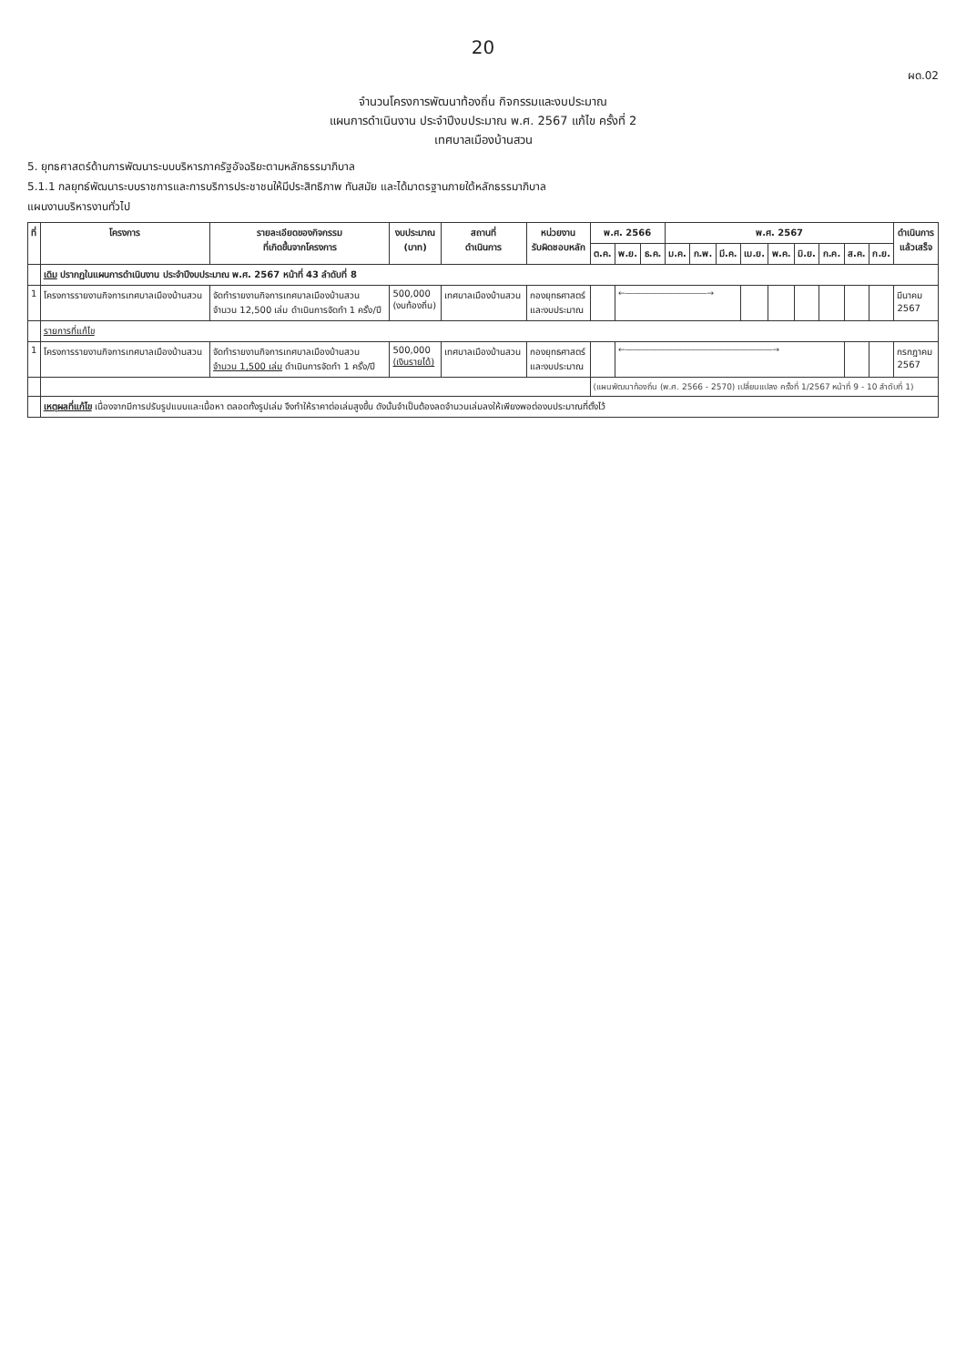20
ผด.02
จำนวนโครงการพัฒนาท้องถิ่น กิจกรรมและงบประมาณ
แผนการดำเนินงาน ประจำปีงบประมาณ พ.ศ. 2567 แก้ไข ครั้งที่ 2
เทศบาลเมืองบ้านสวน
5. ยุทธศาสตร์ด้านการพัฒนาระบบบริหารภาครัฐอัจฉริยะตามหลักธรรมาภิบาล
5.1.1 กลยุทธ์พัฒนาระบบราชการและการบริการประชาชนให้มีประสิทธิภาพ ทันสมัย และได้มาตรฐานภายใต้หลักธรรมาภิบาล
แผนงานบริหารงานทั่วไป
| ที่ | โครงการ | รายละเอียดของกิจกรรม ที่เกิดขึ้นจากโครงการ | งบประมาณ (บาท) | สถานที่ ดำเนินการ | หน่วยงาน รับผิดชอบหลัก | พ.ศ. 2566 | | | พ.ศ. 2567 | | | | | | | | | ดำเนินการ แล้วเสร็จ |
| --- | --- | --- | --- | --- | --- | --- | --- | --- | --- | --- | --- | --- | --- | --- | --- | --- | --- | --- |
| | | | | | | ต.ค. | พ.ย. | ธ.ค. | ม.ค. | ก.พ. | มี.ค. | เม.ย. | พ.ค. | มิ.ย. | ก.ค. | ส.ค. | ก.ย. | |
| | เดิม ปรากฏในแผนการดำเนินงาน ประจำปีงบประมาณ พ.ศ. 2567 หน้าที่ 43 ลำดับที่ 8 | | | | | | | | | | | | | | | | | |
| 1 | โครงการรายงานกิจการเทศบาลเมืองบ้านสวน | จัดทำรายงานกิจการเทศบาลเมืองบ้านสวน จำนวน 12,500 เล่ม ดำเนินการจัดทำ 1 ครั้ง/ปี | 500,000 (งบท้องถิ่น) | เทศบาลเมืองบ้านสวน | กองยุทธศาสตร์ และงบประมาณ | | ←――――――――――→ | | | | | | | | | | | มีนาคม 2567 |
| | รายการที่แก้ไข | | | | | | | | | | | | | | | | | |
| 1 | โครงการรายงานกิจการเทศบาลเมืองบ้านสวน | จัดทำรายงานกิจการเทศบาลเมืองบ้านสวน จำนวน 1,500 เล่ม ดำเนินการจัดทำ 1 ครั้ง/ปี | 500,000 (เงินรายได้) | เทศบาลเมืองบ้านสวน | กองยุทธศาสตร์ และงบประมาณ | | ←――――――――――――――――――→ | | | | | | | | | | | กรกฎาคม 2567 |
| | | | | | | (แผนพัฒนาท้องถิ่น (พ.ศ. 2566 - 2570) เปลี่ยนแปลง ครั้งที่ 1/2567 หน้าที่ 9 - 10 ลำดับที่ 1) | | | | | | | | | | | | |
| | เหตุผลที่แก้ไข เนื่องจากมีการปรับรูปแบบและเนื้อหา ตลอดทั้งรูปเล่ม จึงทำให้ราคาต่อเล่มสูงขึ้น ดังนั้นจำเป็นต้องลดจำนวนเล่มลงให้เพียงพอต่องบประมาณที่ตั้งไว้ | | | | | | | | | | | | | | | | | |